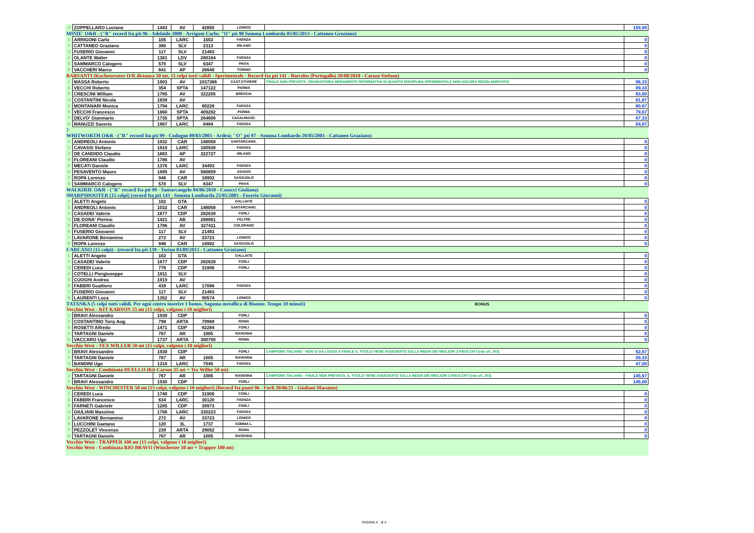| 3 | ZOPPELLARO Luciano | 1443 | AV | 42855 | LONIGO | | 159,00 |
| MINIE' O&R - ("R" record Ita pti 96 - Adelaide 2008 - Arrigoni Carlo; "O" pti 98 Somma Lombarda 05/05/2013 - Cattaneo Graziano) | | | | | | | |
| 1 | ARRIGONI Carlo | 105 | LARC | 1553 | FAENZA | | 0 |
| 2 | CATTANEO Graziano | 380 | SLV | 2313 | MILANO | | 0 |
| 3 | FUSERIO Giovanni | 117 | SLV | 21483 | | | 0 |
| 4 | OLANTE Walter | 1381 | LDV | 280164 | FAENZA | | 0 |
| 5 | SAMMARCO Calogero | 570 | SLV | 6347 | PAVIA | | 0 |
| 6 | VACCHERI Marco | 641 | AP | 26649 | TORINO | | 0 |
| BARSANTI (Kuchenreuter O/R distanza 50 mt, 15 colpi tutti validi - Sperimentale - Record Ita pti 141 - Barcelos (Portogallo) 20/08/2010 - Caruso Stefano) | | | | | | | |
| 1 | MASSA Roberto | 1903 | AV | 1037366 | CAST.STIVIERE | FINALE NON PREVISTA, GRADUATORIA MERAMENTE INFORMATIVA IN QUANTO DISCIPLINA SPERIMENTALE NON ANCORA REGOLAMENTATA | 96,33 |
| 2 | VECCHI Roberto | 354 | SPTA | 147122 | PARMA | | 89,33 |
| 3 | CRESCINI William | 1785 | AV | 322205 | BRESCIA | | 83,00 |
| 4 | COSTANTINI Nicola | 1838 | AV | | | | 81,67 |
| 5 | MONTANARI Monica | 1794 | LARC | 80226 | FAENZA | | 80,67 |
| 6 | VECCHI Francesco | 1860 | SPTA | 409282 | PARMA | | 79,67 |
| 7 | DELVO' Gianmario | 1735 | SPTA | 264606 | CASALMAGG. | | 67,33 |
| 8 | MANUZZI Saverio | 1867 | LARC | 8484 | FAENZA | | 54,67 |
| ? WHITWORTH O&R - ("R" record Ita pti 99 - Codogno 09/03/2003 - Ardesi; "O" pti 97 - Somma Lombardo 20/05/2001 - Cattaneo Graziano) | | | | | | | |
| 1 | ANDREOLI Antonio | 1032 | CAR | 148058 | SANTARCANG. | | 0 |
| 2 | CAVASSI Stefano | 1810 | LARC | 100938 | FAENZA | | 0 |
| 3 | DE CANDIDO Claudio | 1883 | AP | 322727 | MILANO | | 0 |
| 4 | FLOREANI Claudio | 1786 | AV | | | | 0 |
| 5 | MECATI Daniele | 1376 | LARC | 34493 | FAENZA | | 0 |
| 6 | PESAVENTO Mauro | 1895 | AV | 580859 | ASIAGO | | 0 |
| 7 | ROPA Lorenzo | 946 | CAR | 18902 | SASSUOLO | | 0 |
| 8 | SAMMARCO Calogero | 570 | SLV | 6347 | PAVIA | | 0 |
| WALKIRIE O&R - ("R" record Ita pti 99 - Santarcangelo 04/06/2010 - Casucci Giuliana) | | | | | | | |
| SHARPSHOOTER (15 colpi) (record Ita pti 143 - Somma Lombarda 25/05/2003 - Fuserio Giovanni) | | | | | | | |
| 1 | ALETTI Angelo | 102 | GTA | | GALLIATE | | 0 |
| 2 | ANDREOLI Antonio | 1032 | CAR | 148058 | SANTARCANG. | | 0 |
| 3 | CASADEI Valerio | 1677 | CDP | 282639 | FORLI | | 0 |
| 4 | DE DONA' Pierino | 1421 | AB | 288061 | FELTRE | | 0 |
| 5 | FLOREANI Claudio | 1786 | AV | 327411 | COLDRANO | | 0 |
| 6 | FUSERIO Giovanni | 117 | SLV | 21483 | | | 0 |
| 7 | LAVARONE Beniamino | 272 | AV | 33723 | LONIGO | | 0 |
| 8 | ROPA Lorenzo | 946 | CAR | 18902 | SASSUOLO | | 0 |
| CARCANO (15 colpi) - (record Ita pti 139 - Torino 03/09/2013 - Cattaneo Graziano) | | | | | | | |
| 1 | ALETTI Angelo | 102 | GTA | | GALLIATE | | 0 |
| 2 | CASADEI Valerio | 1677 | CDP | 282639 | FORLI | | 0 |
| 3 | CEREDI Luca | 776 | CDP | 31906 | FORLI | | 0 |
| 4 | COTELLI Piergiuseppe | 1811 | SLV | | | | 0 |
| 5 | CUOGHI Andrea | 1919 | AV | | | | 0 |
| 6 | FABBRI Gualtiero | 439 | LARC | 17086 | FAENZA | | 0 |
| 7 | FUSERIO Giovanni | 117 | SLV | 21483 | | | 0 |
| 8 | LAURENTI Luca | 1352 | AV | 90574 | LONIGO | | 0 |
| TATANKA (5 colpi tutti validi. Per ogni centro inserire 1 bonus. Sagoma metallica di Bisonte. Tempo 10 minuti) BONUS | | | | | | | |
| Vecchio West - KIT KARSON 25 mt (15 colpi, valgono i 10 migliori) | | | | | | | |
| 1 | BRAVI Alessandro | 1930 | CDP | | FORLI | | 0 |
| 2 | COSTANTINO Tony Aug. | 798 | ARTA | 79968 | ROMA | | 0 |
| 3 | ROSETTI Alfredo | 1471 | CDP | 82284 | FORLI | | 0 |
| 4 | TARTAGNI Daniele | 767 | AR | 1005 | RAVENNA | | 0 |
| 5 | VACCARO Ugo | 1737 | ARTA | 300790 | ROMA | | 0 |
| Vecchio West - TEX WILLER 50 mt (15 colpi, valgono i 10 migliori) | | | | | | | |
| 1 | BRAVI Alessandro | 1930 | CDP | | FORLI | CAMPIONE ITALIANO - NON SI DA LUOGO A FINALE IL TITOLO VIENE ASSEGNATO SULLA MEDIA DEI MIGLIORI 3 RISULTATI (vds art. 203) | 62,67 |
| 2 | TARTAGNI Daniele | 767 | AR | 1005 | RAVENNA | | 59,33 |
| 3 | BANDINI Ugo | 1318 | LARC | 7045 | FAENZA | | 47,00 |
| Vecchio West - Combinata DUELLO (Kit Carson 25 mt + Tex Willer 50 mt) | | | | | | | |
| 1 | TARTAGNI Daniele | 767 | AR | 1005 | RAVENNA | CAMPIONE ITALIANO - FINALE NON PREVISTA, IL TITOLO VIENE ASSEGNATO SULLA MEDIA DEI MIGLIORI 3 RISULTATI (vds art. 203) | 145,67 |
| 2 | BRAVI Alessandro | 1930 | CDP | | FORLI | | 145,00 |
| Vecchio West - WINCHESTER 50 mt (15 colpi, valgono i 10 migliori) (Record Ita punti 96 - Forlì 20/06/21 - Giuliani Massimo) | | | | | | | |
| 1 | CEREDI Luca | 1740 | CDP | 31906 | FORLI | | 0 |
| 2 | FABBRI Francesco | 634 | LARC | 30120 | FAENZA | | 0 |
| 3 | FARNETI Gabriele | 1285 | CDP | 39973 | FORLI | | 0 |
| 4 | GIULIANI Massimo | 1756 | LARC | 330223 | FAENZA | | 0 |
| 5 | LAVARONE Beniamino | 272 | AV | 33723 | LONIGO | | 0 |
| 6 | LUCCHINI Gaetano | 120 | 3L | 1737 | SOMMA L. | | 0 |
| 7 | PEZZOLET Vincenzo | 239 | ARTA | 28052 | ROMA | | 0 |
| 8 | TARTAGNI Daniele | 767 | AR | 1005 | RAVENNA | | 0 |
| Vecchio West - TRAPPER 100 mt (15 colpi, valgono i 10 migliori) | | | | | | | |
| Vecchio West - Combinata RIO BRAVO (Winchester 50 mt + Trapper 100 mt) | | | | | | | |
PAGINA 4 di 4